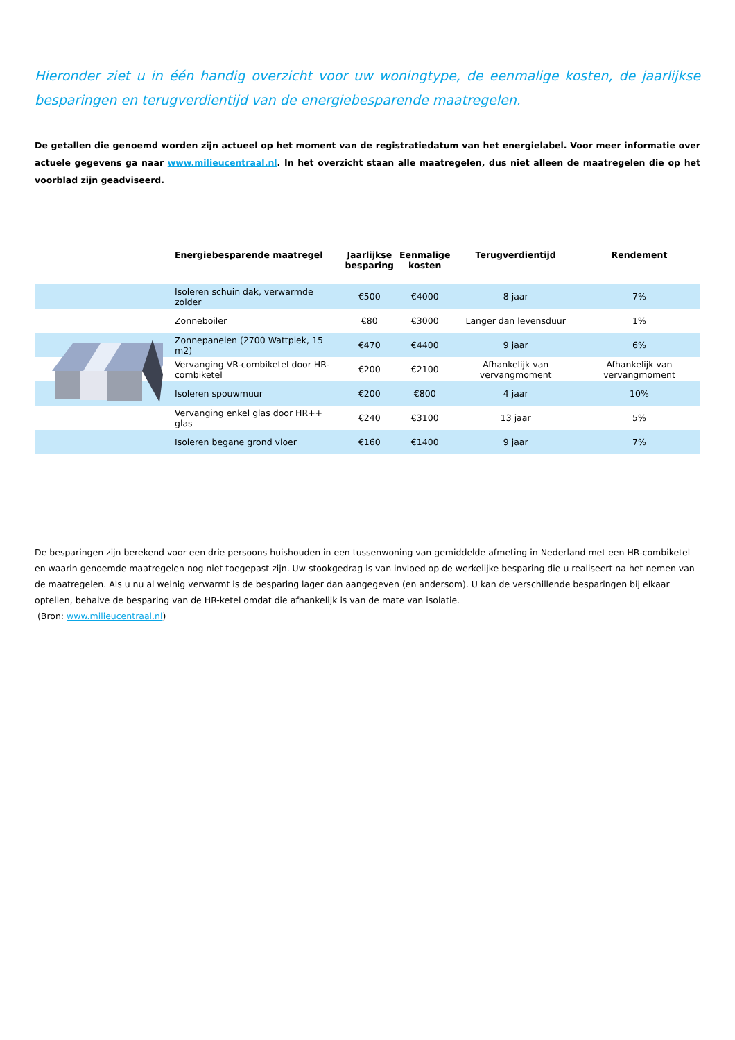Hieronder ziet u in één handig overzicht voor uw woningtype, de eenmalige kosten, de jaarlijkse besparingen en terugverdientijd van de energiebesparende maatregelen.
De getallen die genoemd worden zijn actueel op het moment van de registratiedatum van het energielabel. Voor meer informatie over actuele gegevens ga naar www.milieucentraal.nl. In het overzicht staan alle maatregelen, dus niet alleen de maatregelen die op het voorblad zijn geadviseerd.
| | Energiebesparende maatregel | Jaarlijkse besparing | Eenmalige kosten | Terugverdientijd | Rendement |
| --- | --- | --- | --- | --- | --- |
| | Isoleren schuin dak, verwarmde zolder | €500 | €4000 | 8 jaar | 7% |
| | Zonneboiler | €80 | €3000 | Langer dan levensduur | 1% |
| | Zonnepanelen (2700 Wattpiek, 15 m2) | €470 | €4400 | 9 jaar | 6% |
| | Vervanging VR-combiketel door HR-combiketel | €200 | €2100 | Afhankelijk van vervangmoment | Afhankelijk van vervangmoment |
| | Isoleren spouwmuur | €200 | €800 | 4 jaar | 10% |
| | Vervanging enkel glas door HR++ glas | €240 | €3100 | 13 jaar | 5% |
| | Isoleren begane grond vloer | €160 | €1400 | 9 jaar | 7% |
De besparingen zijn berekend voor een drie persoons huishouden in een tussenwoning van gemiddelde afmeting in Nederland met een HR-combiketel en waarin genoemde maatregelen nog niet toegepast zijn. Uw stookgedrag is van invloed op de werkelijke besparing die u realiseert na het nemen van de maatregelen. Als u nu al weinig verwarmt is de besparing lager dan aangegeven (en andersom). U kan de verschillende besparingen bij elkaar optellen, behalve de besparing van de HR-ketel omdat die afhankelijk is van de mate van isolatie.
(Bron: www.milieucentraal.nl)